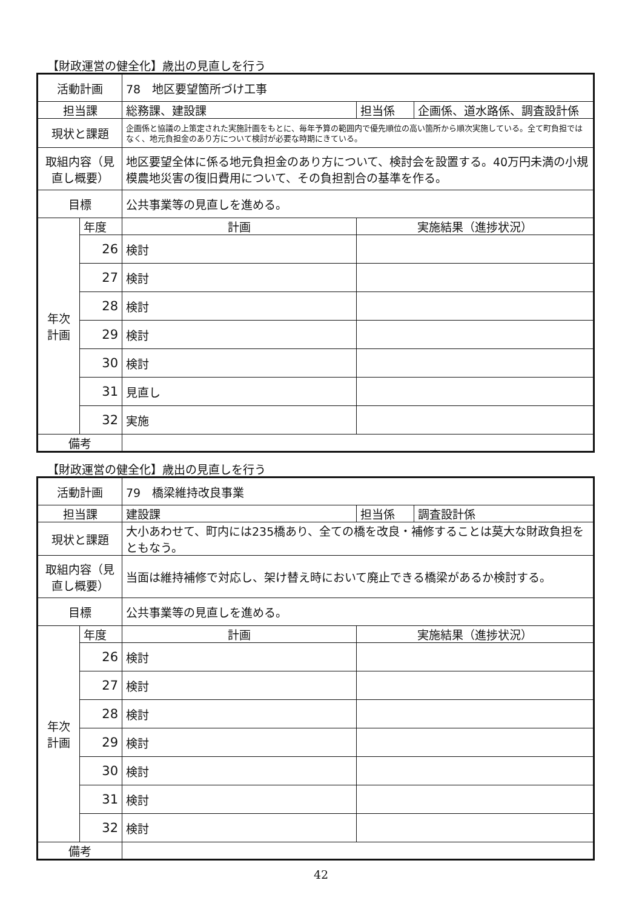【財政運営の健全化】歳出の見直しを行う
| 活動計画 | | 78 地区要望箇所づけ工事 | | |
| 担当課 | | 総務課、建設課 | 担当係 | 企画係、道水路係、調査設計係 |
| 現状と課題 | | 企画係と協議の上策定された実施計画をもとに、毎年予算の範囲内で優先順位の高い箇所から順次実施している。全て町負担ではなく、地元負担金のあり方について検討が必要な時期にきている。 | | |
| 取組内容（見直し概要） | | 地区要望全体に係る地元負担金のあり方について、検討会を設置する。40万円未満の小規模農地災害の復旧費用について、その負担割合の基準を作る。 | | |
| 目標 | | 公共事業等の見直しを進める。 | | |
| 年次 計画 | 年度 | 計画 | 実施結果（進捗状況） | |
| | 26 | 検討 | | |
| | 27 | 検討 | | |
| | 28 | 検討 | | |
| | 29 | 検討 | | |
| | 30 | 検討 | | |
| | 31 | 見直し | | |
| | 32 | 実施 | | |
| 備考 | | | | |
【財政運営の健全化】歳出の見直しを行う
| 活動計画 | | 79 橋梁維持改良事業 | | |
| 担当課 | | 建設課 | 担当係 | 調査設計係 |
| 現状と課題 | | 大小あわせて、町内には235橋あり、全ての橋を改良・補修することは莫大な財政負担をともなう。 | | |
| 取組内容（見直し概要） | | 当面は維持補修で対応し、架け替え時において廃止できる橋梁があるか検討する。 | | |
| 目標 | | 公共事業等の見直しを進める。 | | |
| 年次 計画 | 年度 | 計画 | 実施結果（進捗状況） | |
| | 26 | 検討 | | |
| | 27 | 検討 | | |
| | 28 | 検討 | | |
| | 29 | 検討 | | |
| | 30 | 検討 | | |
| | 31 | 検討 | | |
| | 32 | 検討 | | |
| 備考 | | | | |
42